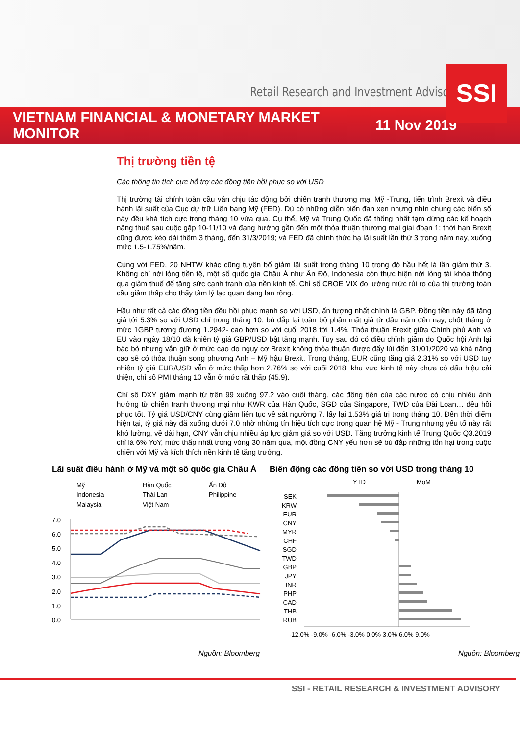Retail Research and Investment Advisory
SSI
VIETNAM FINANCIAL & MONETARY MARKET MONITOR
11 Nov 2019
Thị trường tiền tệ
Các thông tin tích cực hỗ trợ các đồng tiền hồi phục so với USD
Thị trường tài chính toàn cầu vẫn chịu tác động bởi chiến tranh thương mại Mỹ -Trung, tiến trình Brexit và điều hành lãi suất của Cục dự trữ Liên bang Mỹ (FED). Dù có những diễn biến đan xen nhưng nhìn chung các biến số này đều khá tích cực trong tháng 10 vừa qua. Cụ thể, Mỹ và Trung Quốc đã thống nhất tạm dừng các kế hoạch nâng thuế sau cuộc gặp 10-11/10 và đang hướng gần đến một thỏa thuận thương mại giai đoạn 1; thời hạn Brexit cũng được kéo dài thêm 3 tháng, đến 31/3/2019; và FED đã chính thức hạ lãi suất lần thứ 3 trong năm nay, xuống mức 1.5-1.75%/năm.
Cùng với FED, 20 NHTW khác cũng tuyên bố giảm lãi suất trong tháng 10 trong đó hầu hết là lần giảm thứ 3. Không chỉ nới lỏng tiền tệ, một số quốc gia Châu Á như Ấn Độ, Indonesia còn thực hiện nới lỏng tài khóa thông qua giảm thuế để tăng sức cạnh tranh của nền kinh tế. Chỉ số CBOE VIX đo lường mức rủi ro của thị trường toàn cầu giảm thấp cho thấy tâm lý lạc quan đang lan rộng.
Hầu như tất cả các đồng tiền đều hồi phục mạnh so với USD, ấn tượng nhất chính là GBP. Đồng tiền này đã tăng giá tới 5.3% so với USD chỉ trong tháng 10, bù đắp lại toàn bộ phần mất giá từ đầu năm đến nay, chốt tháng ở mức 1GBP tương đương 1.2942- cao hơn so với cuối 2018 tới 1.4%. Thỏa thuận Brexit giữa Chính phủ Anh và EU vào ngày 18/10 đã khiến tỷ giá GBP/USD bật tăng mạnh. Tuy sau đó có điều chỉnh giảm do Quốc hội Anh lại bác bỏ nhưng vẫn giữ ở mức cao do nguy cơ Brexit không thỏa thuận được đẩy lùi đến 31/01/2020 và khả năng cao sẽ có thỏa thuận song phương Anh – Mỹ hậu Brexit. Trong tháng, EUR cũng tăng giá 2.31% so với USD tuy nhiên tỷ giá EUR/USD vẫn ở mức thấp hơn 2.76% so với cuối 2018, khu vực kinh tế này chưa có dấu hiệu cải thiện, chỉ số PMI tháng 10 vẫn ở mức rất thấp (45.9).
Chỉ số DXY giảm mạnh từ trên 99 xuống 97.2 vào cuối tháng, các đồng tiền của các nước có chịu nhiều ảnh hưởng từ chiến tranh thương mại như KWR của Hàn Quốc, SGD của Singapore, TWD của Đài Loan… đều hồi phục tốt. Tỷ giá USD/CNY cũng giảm liên tục về sát ngưỡng 7, lấy lại 1.53% giá trị trong tháng 10. Đến thời điểm hiện tại, tỷ giá này đã xuống dưới 7.0 nhờ những tín hiệu tích cực trong quan hệ Mỹ - Trung nhưng yếu tố này rất khó lường, về dài hạn, CNY vẫn chịu nhiều áp lực giảm giá so với USD. Tăng trưởng kinh tế Trung Quốc Q3.2019 chỉ là 6% YoY, mức thấp nhất trong vòng 30 năm qua, một đồng CNY yếu hơn sẽ bù đắp những tổn hại trong cuộc chiến với Mỹ và kích thích nền kinh tế tăng trưởng.
Lãi suất điều hành ở Mỹ và một số quốc gia Châu Á
Mỹ
Hàn Quốc
Ấn Độ
Indonesia
Thái Lan
Philippine
Malaysia
Việt Nam
7.0
6.0
5.0
4.0
3.0
2.0
1.0
0.0
Nguồn: Bloomberg
Biến động các đồng tiền so với USD trong tháng 10
YTD
MoM
SEK
KRW
EUR
CNY
MYR
CHF
SGD
TWD
GBP
JPY
INR
PHP
CAD
THB
RUB
-12.0% -9.0% -6.0% -3.0% 0.0% 3.0% 6.0% 9.0%
Nguồn: Bloomberg
SSI - RETAIL RESEARCH & INVESTMENT ADVISORY